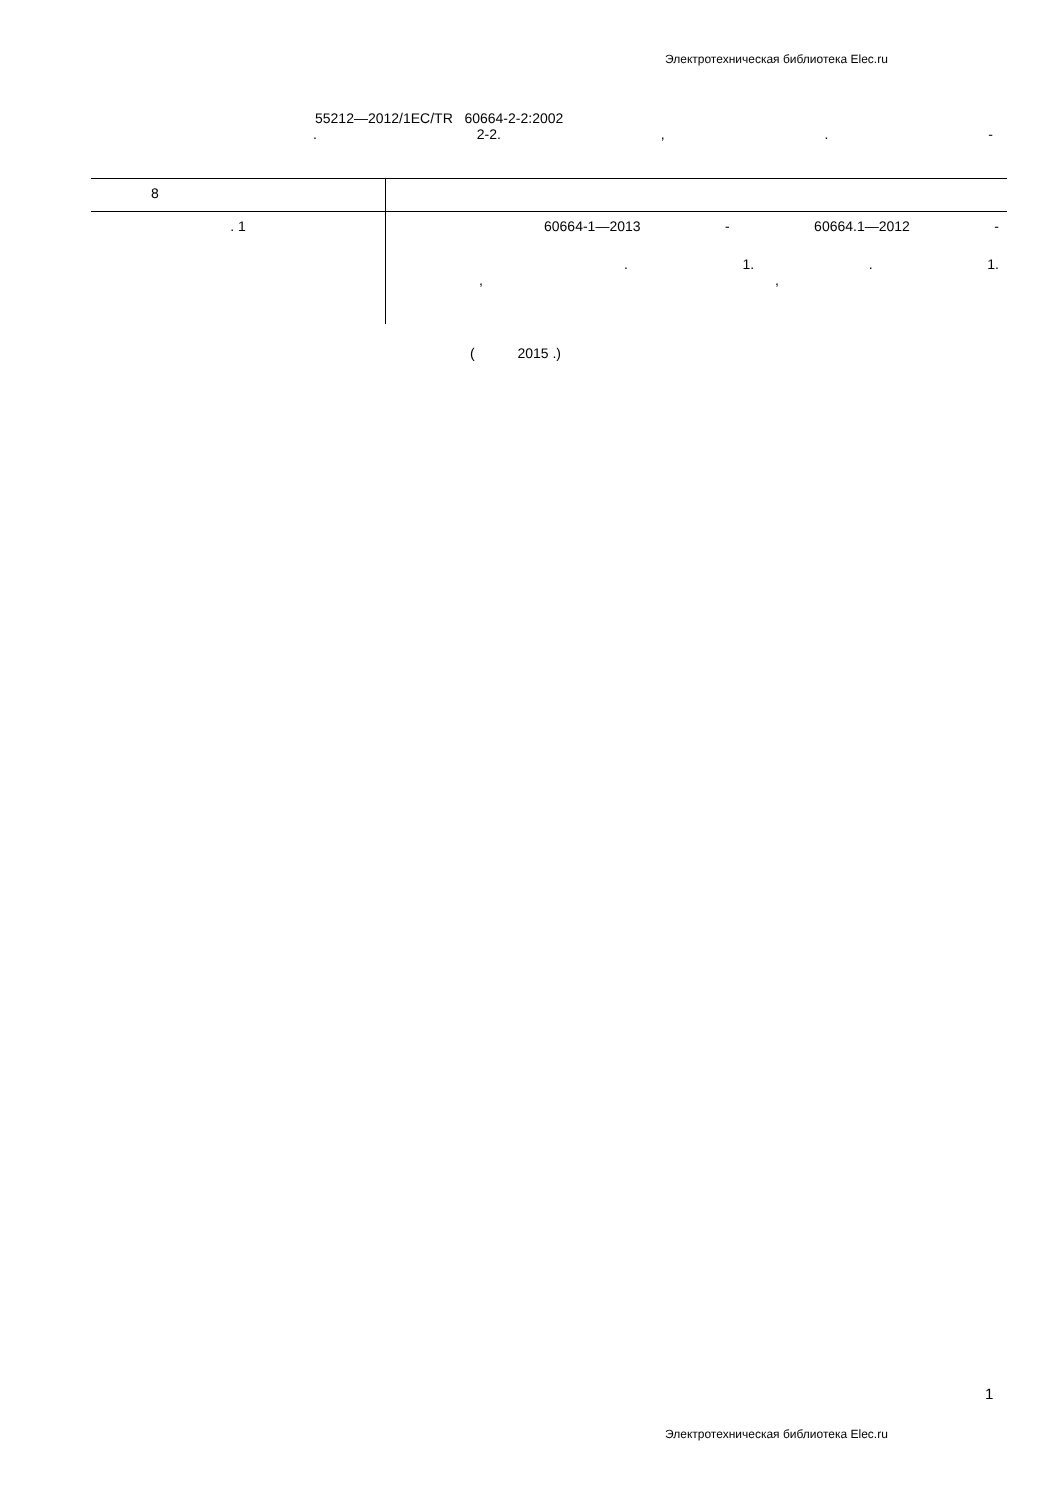Электротехническая библиотека Elec.ru
55212—2012/1EC/TR 60664-2-2:2002
. 2-2.,. -
| 8 | |
| . 1 | 60664-1—2013 - 60664.1—2012 - . 1. . 1. , , |
( 2015 .)
1
Электротехническая библиотека Elec.ru